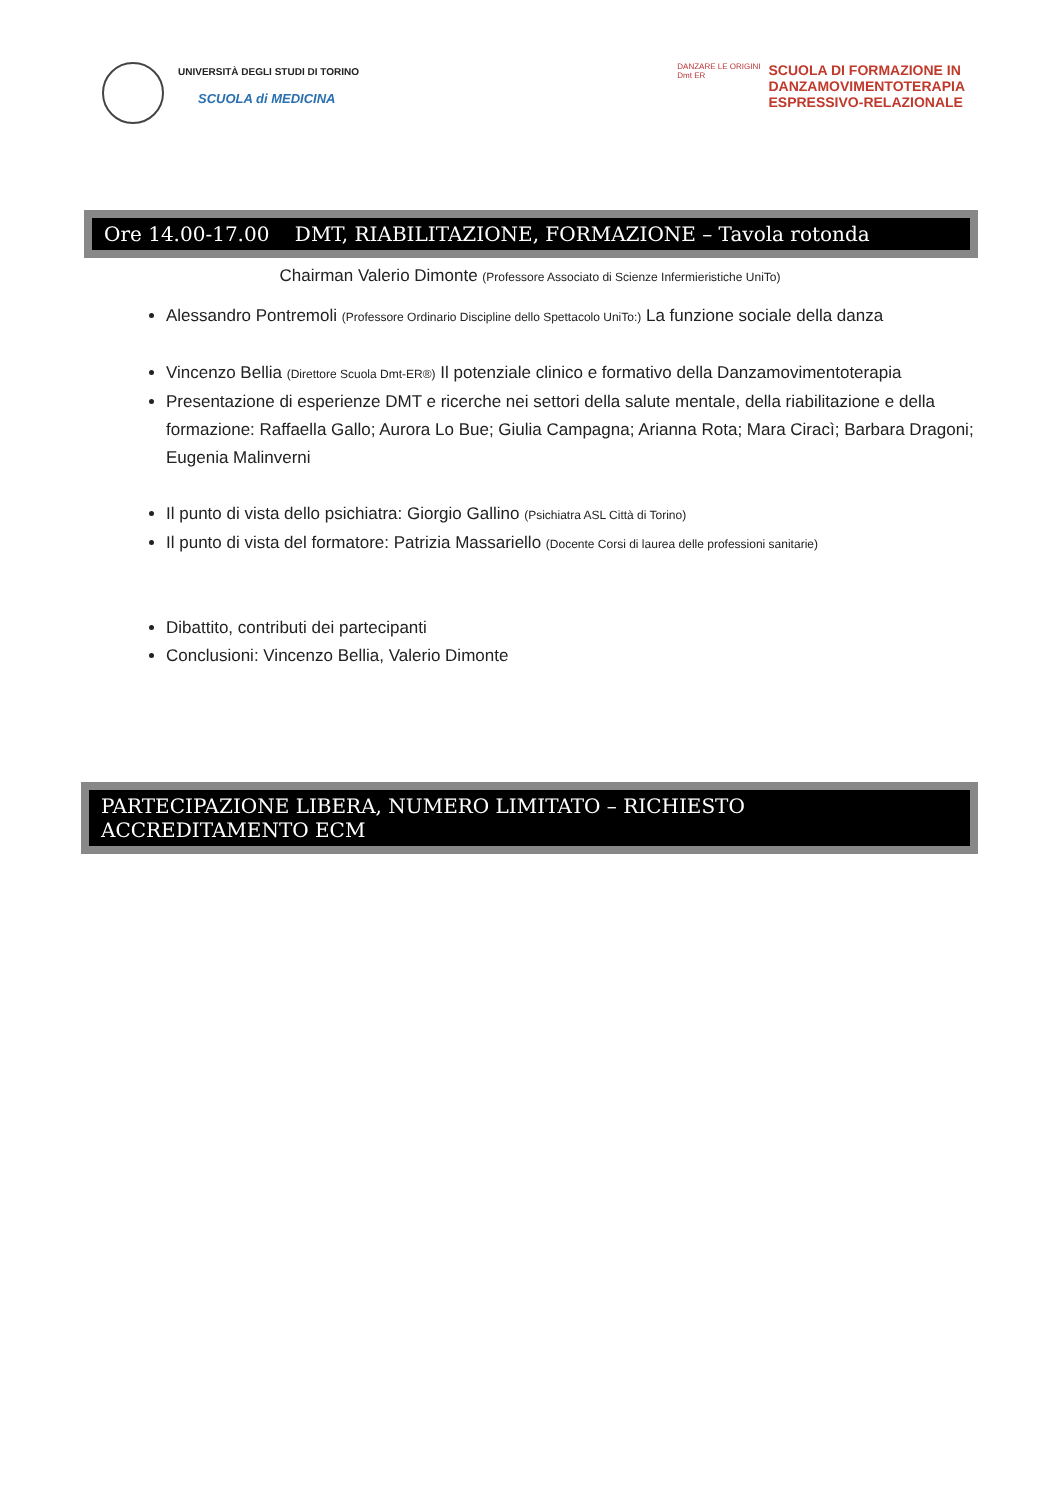UNIVERSITÀ DEGLI STUDI DI TORINO
SCUOLA di MEDICINA
DANZARE LE ORIGINI
Dmt ER
SCUOLA DI FORMAZIONE IN
DANZAMOVIMENTOTERAPIA
ESPRESSIVO-RELAZIONALE
Ore 14.00-17.00 DMT, RIABILITAZIONE, FORMAZIONE – Tavola rotonda
Chairman Valerio Dimonte (Professore Associato di Scienze Infermieristiche UniTo)
Alessandro Pontremoli (Professore Ordinario Discipline dello Spettacolo UniTo:) La funzione sociale della danza
Vincenzo Bellia (Direttore Scuola Dmt-ER®) Il potenziale clinico e formativo della Danzamovimentoterapia
Presentazione di esperienze DMT e ricerche nei settori della salute mentale, della riabilitazione e della formazione: Raffaella Gallo; Aurora Lo Bue; Giulia Campagna; Arianna Rota; Mara Ciracì; Barbara Dragoni; Eugenia Malinverni
Il punto di vista dello psichiatra: Giorgio Gallino (Psichiatra ASL Città di Torino)
Il punto di vista del formatore: Patrizia Massariello (Docente Corsi di laurea delle professioni sanitarie)
Dibattito, contributi dei partecipanti
Conclusioni: Vincenzo Bellia, Valerio Dimonte
PARTECIPAZIONE LIBERA, NUMERO LIMITATO – RICHIESTO ACCREDITAMENTO ECM